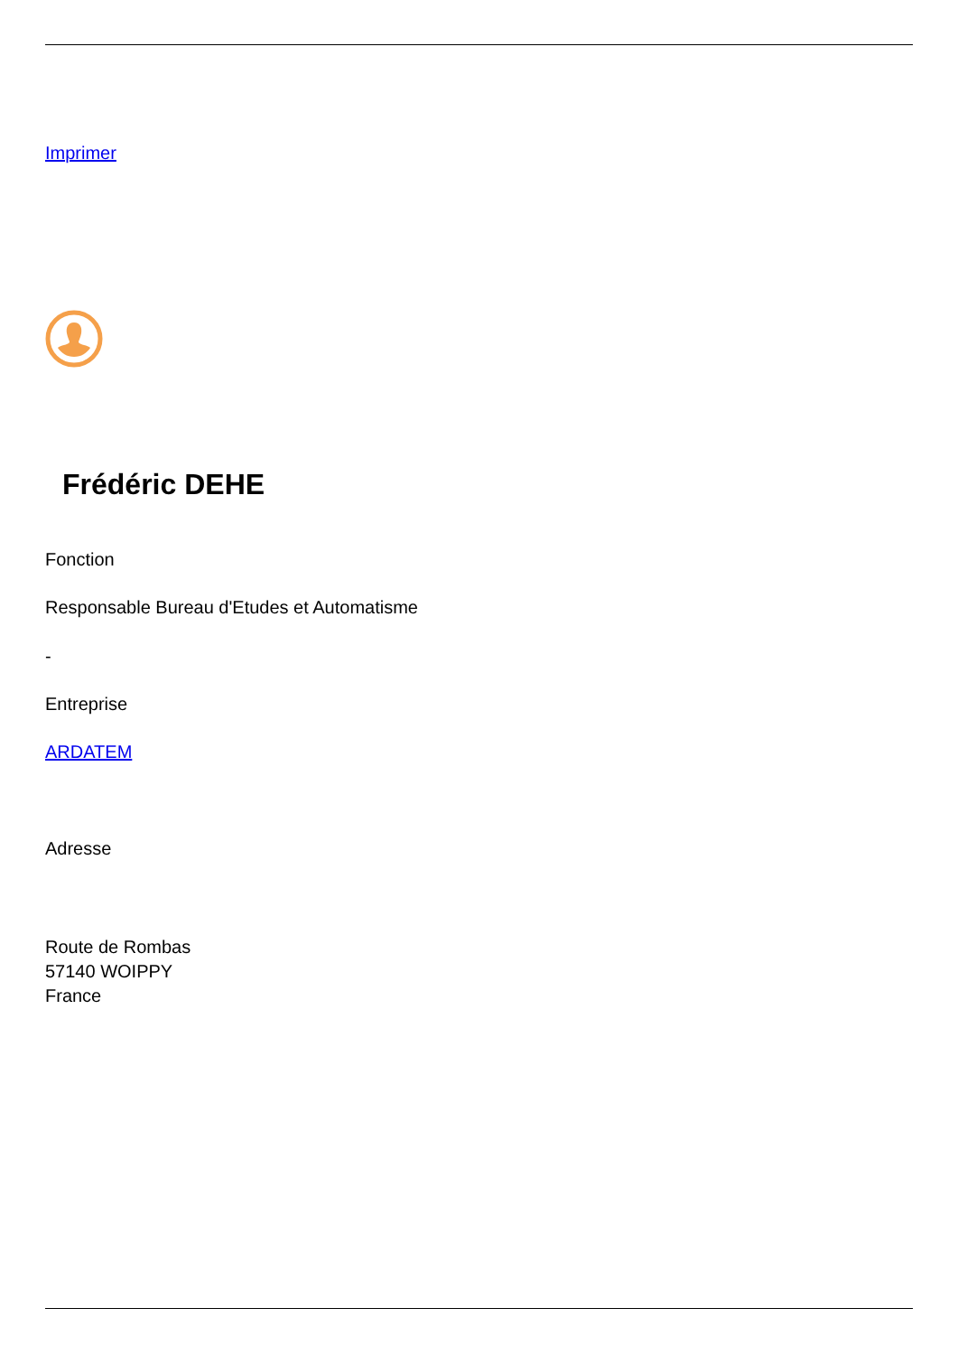Imprimer
Frédéric DEHE
Fonction
Responsable Bureau d'Etudes et Automatisme
-
Entreprise
ARDATEM
Adresse
Route de Rombas
57140 WOIPPY
France